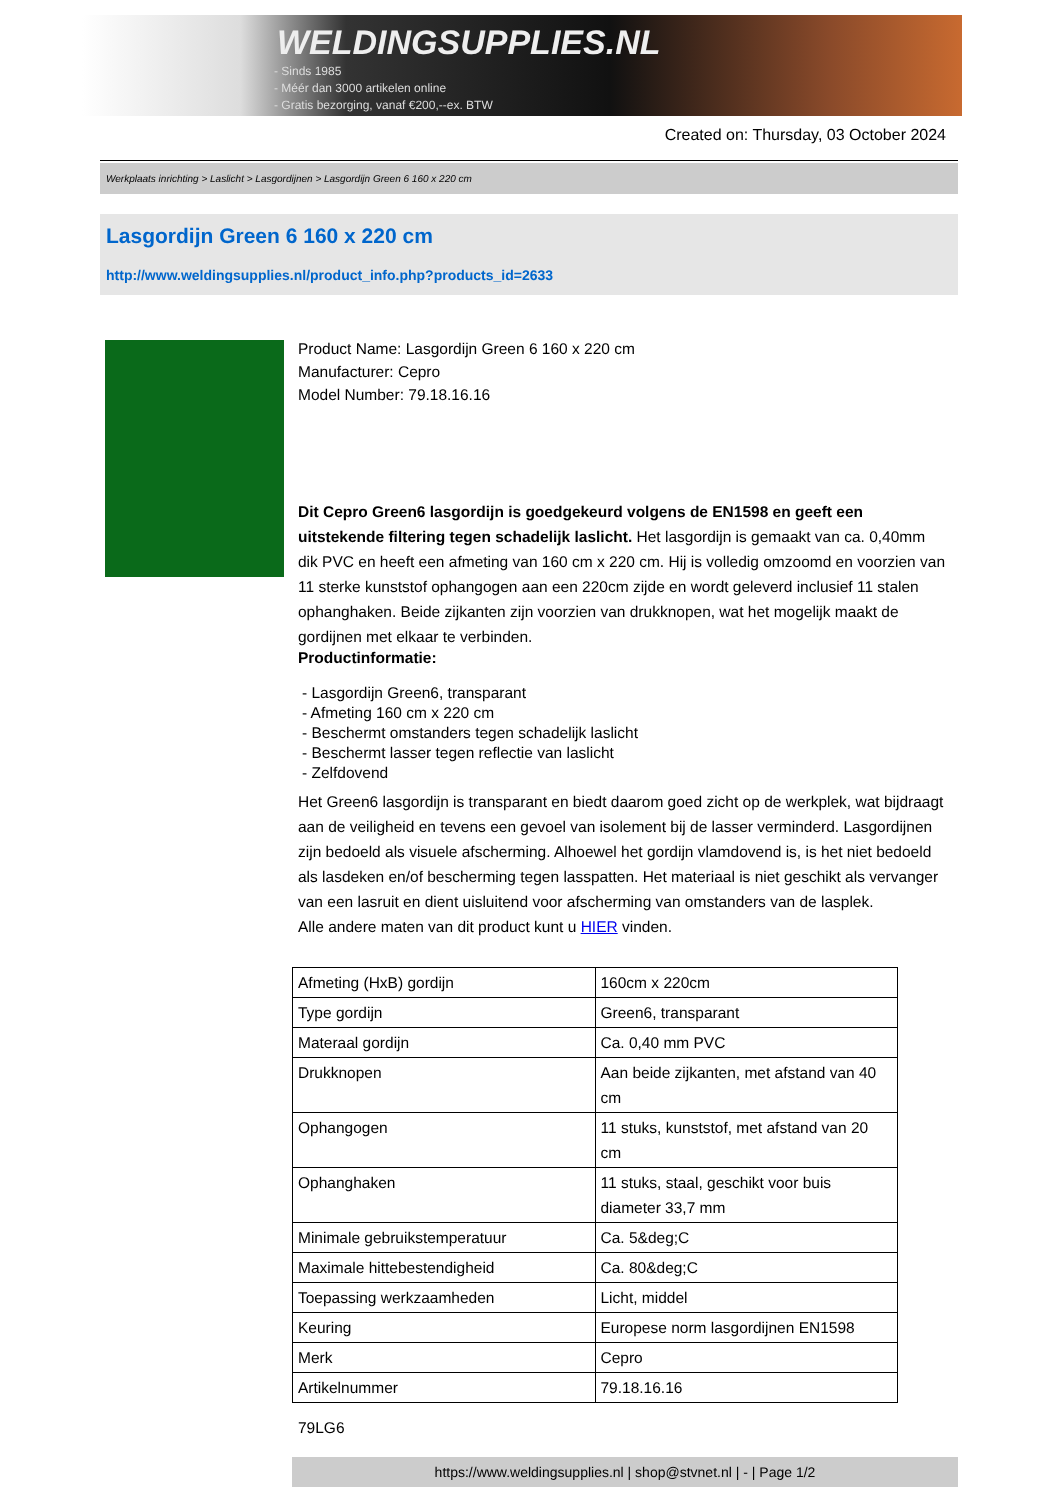WELDINGSUPPLIES.NL
- Sinds 1985
- Méér dan 3000 artikelen online
- Gratis bezorging, vanaf €200,--ex. BTW
Created on: Thursday, 03 October 2024
Werkplaats inrichting > Laslicht > Lasgordijnen > Lasgordijn Green 6 160 x 220 cm
Lasgordijn Green 6 160 x 220 cm
http://www.weldingsupplies.nl/product_info.php?products_id=2633
Product Name: Lasgordijn Green 6 160 x 220 cm
Manufacturer: Cepro
Model Number: 79.18.16.16
Dit Cepro Green6 lasgordijn is goedgekeurd volgens de EN1598 en geeft een uitstekende filtering tegen schadelijk laslicht. Het lasgordijn is gemaakt van ca. 0,40mm dik PVC en heeft een afmeting van 160 cm x 220 cm. Hij is volledig omzoomd en voorzien van 11 sterke kunststof ophangogen aan een 220cm zijde en wordt geleverd inclusief 11 stalen ophanghaken. Beide zijkanten zijn voorzien van drukknopen, wat het mogelijk maakt de gordijnen met elkaar te verbinden.
Productinformatie:
- Lasgordijn Green6, transparant
- Afmeting 160 cm x 220 cm
- Beschermt omstanders tegen schadelijk laslicht
- Beschermt lasser tegen reflectie van laslicht
- Zelfdovend
Het Green6 lasgordijn is transparant en biedt daarom goed zicht op de werkplek, wat bijdraagt aan de veiligheid en tevens een gevoel van isolement bij de lasser verminderd. Lasgordijnen zijn bedoeld als visuele afscherming. Alhoewel het gordijn vlamdovend is, is het niet bedoeld als lasdeken en/of bescherming tegen lasspatten. Het materiaal is niet geschikt als vervanger van een lasruit en dient uisluitend voor afscherming van omstanders van de lasplek.
Alle andere maten van dit product kunt u HIER vinden.
| Afmeting (HxB) gordijn | 160cm x 220cm |
| Type gordijn | Green6, transparant |
| Materaal gordijn | Ca. 0,40 mm PVC |
| Drukknopen | Aan beide zijkanten, met afstand van 40 cm |
| Ophangogen | 11 stuks, kunststof, met afstand van 20 cm |
| Ophanghaken | 11 stuks, staal, geschikt voor buis diameter 33,7 mm |
| Minimale gebruikstemperatuur | Ca. 5&deg;C |
| Maximale hittebestendigheid | Ca. 80&deg;C |
| Toepassing werkzaamheden | Licht, middel |
| Keuring | Europese norm lasgordijnen EN1598 |
| Merk | Cepro |
| Artikelnummer | 79.18.16.16 |
79LG6
https://www.weldingsupplies.nl | shop@stvnet.nl | - | Page 1/2